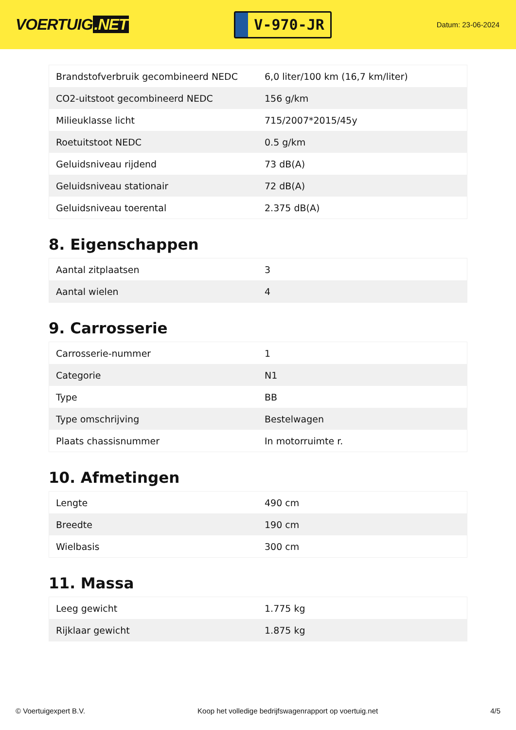VOERTUIG.NET
V-970-JR
Datum: 23-06-2024
| Brandstofverbruik gecombineerd NEDC | 6,0 liter/100 km (16,7 km/liter) |
| CO2-uitstoot gecombineerd NEDC | 156 g/km |
| Milieuklasse licht | 715/2007*2015/45y |
| Roetuitstoot NEDC | 0.5 g/km |
| Geluidsniveau rijdend | 73 dB(A) |
| Geluidsniveau stationair | 72 dB(A) |
| Geluidsniveau toerental | 2.375 dB(A) |
8. Eigenschappen
| Aantal zitplaatsen | 3 |
| Aantal wielen | 4 |
9. Carrosserie
| Carrosserie-nummer | 1 |
| Categorie | N1 |
| Type | BB |
| Type omschrijving | Bestelwagen |
| Plaats chassisnummer | In motorruimte r. |
10. Afmetingen
| Lengte | 490 cm |
| Breedte | 190 cm |
| Wielbasis | 300 cm |
11. Massa
| Leeg gewicht | 1.775 kg |
| Rijklaar gewicht | 1.875 kg |
© Voertuigexpert B.V. Koop het volledige bedrijfswagenrapport op voertuig.net 4/5